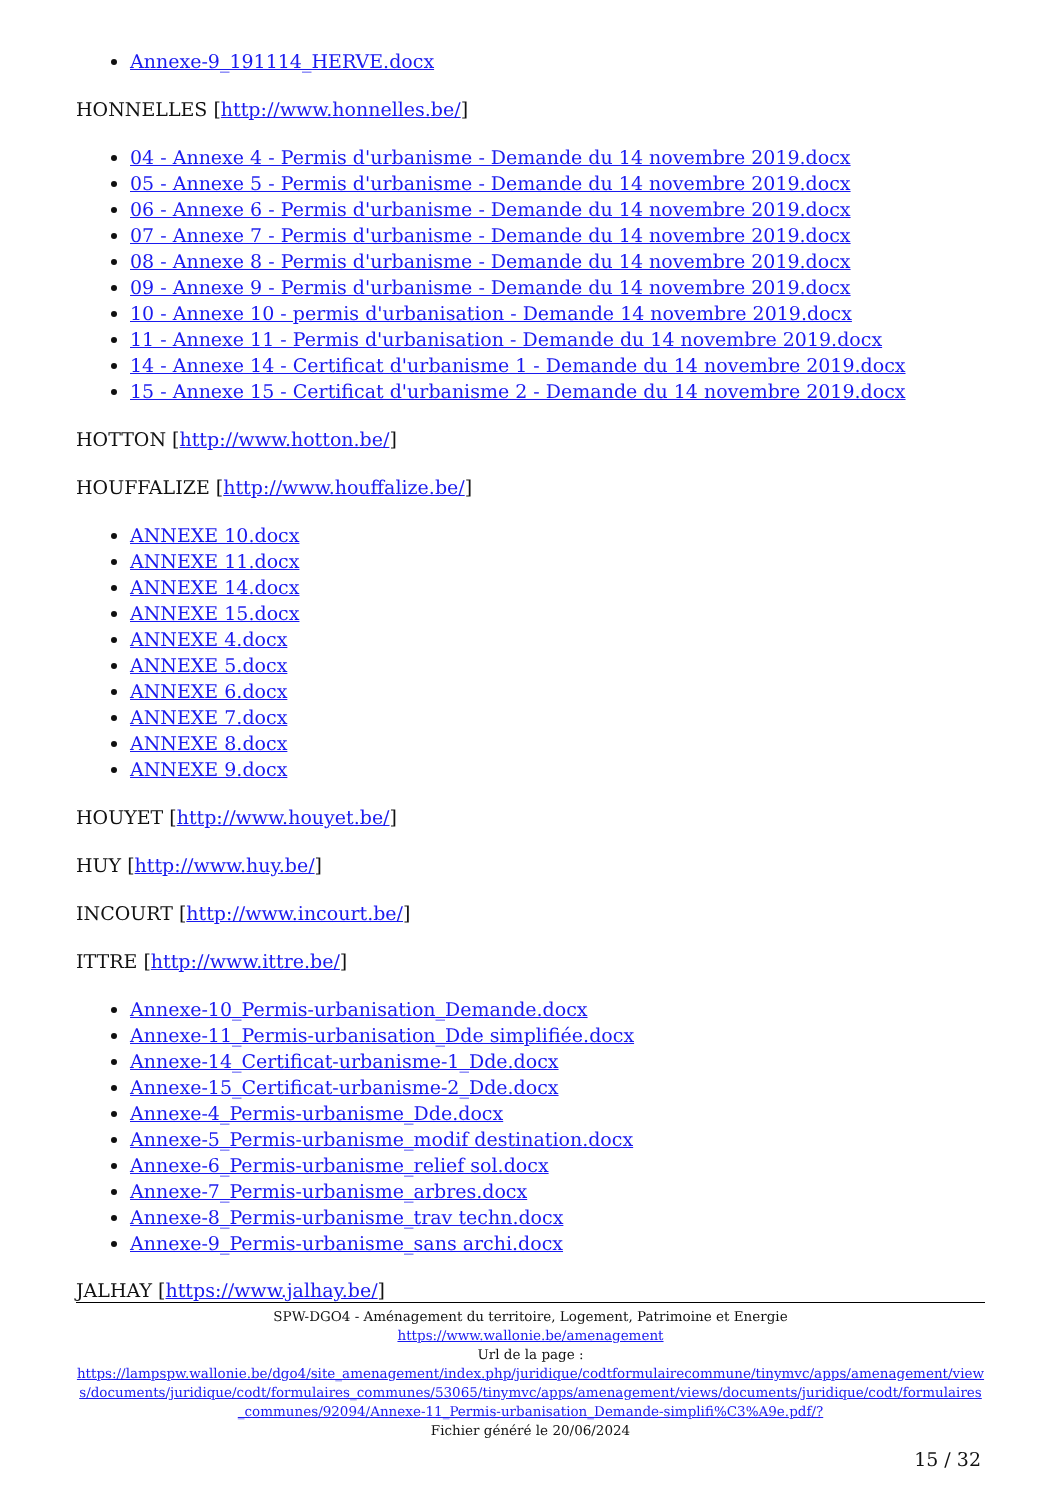Annexe-9_191114_HERVE.docx
HONNELLES [http://www.honnelles.be/]
04 - Annexe 4 - Permis d'urbanisme - Demande du 14 novembre 2019.docx
05 - Annexe 5 - Permis d'urbanisme - Demande du 14 novembre 2019.docx
06 - Annexe 6 - Permis d'urbanisme - Demande du 14 novembre 2019.docx
07 - Annexe 7 - Permis d'urbanisme - Demande du 14 novembre 2019.docx
08 - Annexe 8 - Permis d'urbanisme - Demande du 14 novembre 2019.docx
09 - Annexe 9 - Permis d'urbanisme - Demande du 14 novembre 2019.docx
10 - Annexe 10 - permis d'urbanisation - Demande 14 novembre 2019.docx
11 - Annexe 11 - Permis d'urbanisation - Demande du 14 novembre 2019.docx
14 - Annexe 14 - Certificat d'urbanisme 1 - Demande du 14 novembre 2019.docx
15 - Annexe 15 - Certificat d'urbanisme 2 - Demande du 14 novembre 2019.docx
HOTTON [http://www.hotton.be/]
HOUFFALIZE [http://www.houffalize.be/]
ANNEXE 10.docx
ANNEXE 11.docx
ANNEXE 14.docx
ANNEXE 15.docx
ANNEXE 4.docx
ANNEXE 5.docx
ANNEXE 6.docx
ANNEXE 7.docx
ANNEXE 8.docx
ANNEXE 9.docx
HOUYET [http://www.houyet.be/]
HUY [http://www.huy.be/]
INCOURT [http://www.incourt.be/]
ITTRE [http://www.ittre.be/]
Annexe-10_Permis-urbanisation_Demande.docx
Annexe-11_Permis-urbanisation_Dde simplifiée.docx
Annexe-14_Certificat-urbanisme-1_Dde.docx
Annexe-15_Certificat-urbanisme-2_Dde.docx
Annexe-4_Permis-urbanisme_Dde.docx
Annexe-5_Permis-urbanisme_modif destination.docx
Annexe-6_Permis-urbanisme_relief sol.docx
Annexe-7_Permis-urbanisme_arbres.docx
Annexe-8_Permis-urbanisme_trav techn.docx
Annexe-9_Permis-urbanisme_sans archi.docx
JALHAY [https://www.jalhay.be/]
SPW-DGO4 - Aménagement du territoire, Logement, Patrimoine et Energie
https://www.wallonie.be/amenagement
Url de la page :
https://lampspw.wallonie.be/dgo4/site_amenagement/index.php/juridique/codtformulairecommune/tinymvc/apps/amenagement/views/documents/juridique/codt/formulaires_communes/53065/tinymvc/apps/amenagement/views/documents/juridique/codt/formulaires_communes/92094/Annexe-11_Permis-urbanisation_Demande-simplifi%C3%A9e.pdf/?
Fichier généré le 20/06/2024
15 / 32